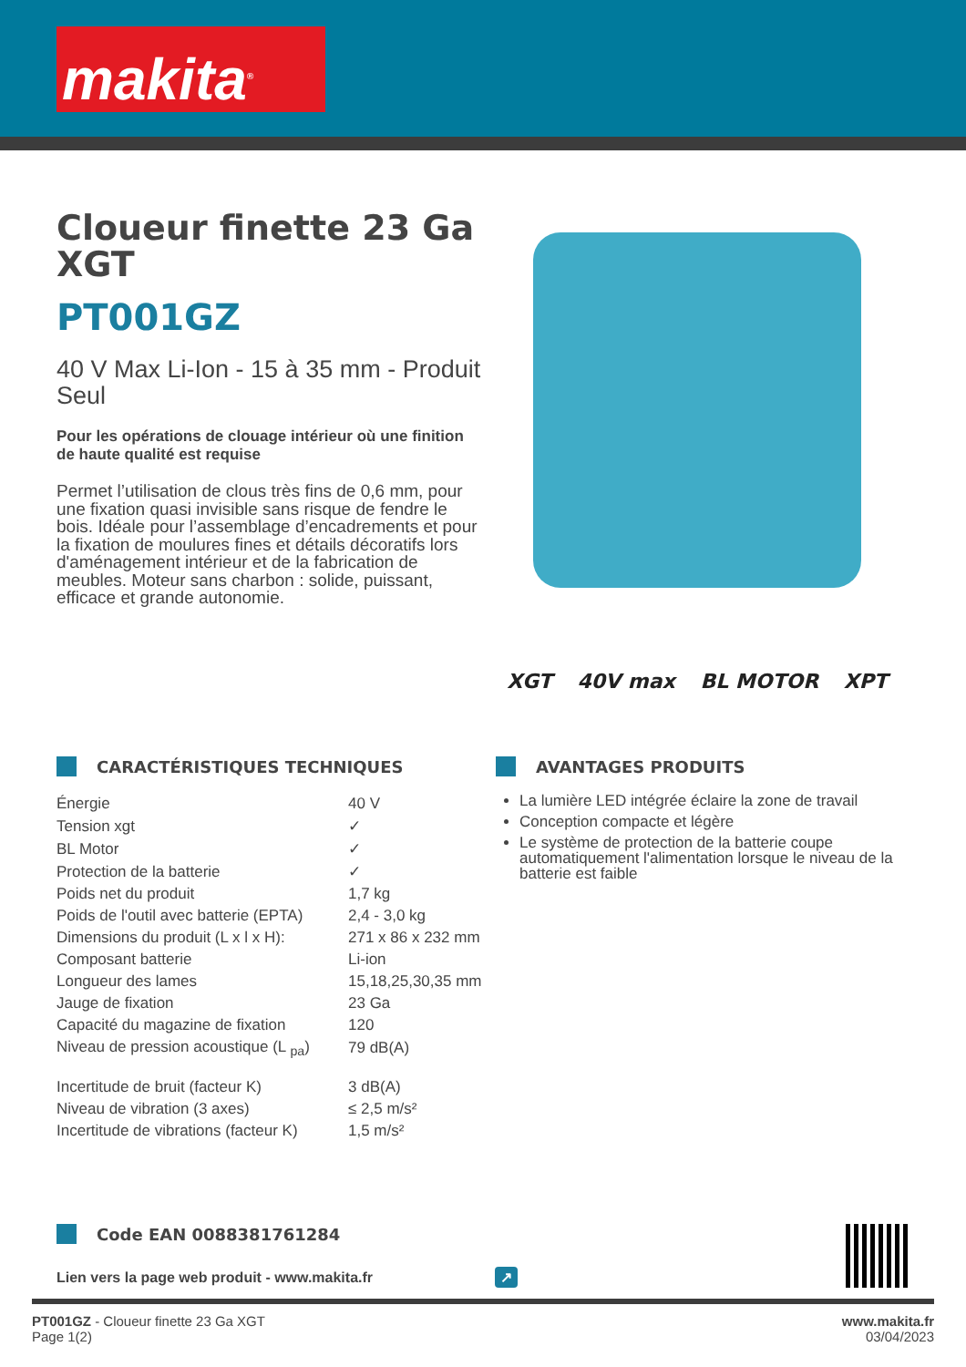makita<sup>®</sup>
Cloueur finette 23 Ga XGT
PT001GZ
40 V Max Li-Ion - 15 à 35 mm - Produit Seul
Pour les opérations de clouage intérieur où une finition de haute qualité est requise
Permet l’utilisation de clous très fins de 0,6 mm, pour une fixation quasi invisible sans risque de fendre le bois. Idéale pour l’assemblage d’encadrements et pour la fixation de moulures fines et détails décoratifs lors d'aménagement intérieur et de la fabrication de meubles. Moteur sans charbon : solide, puissant, efficace et grande autonomie.
XGT 40V max BL MOTOR XPT
CARACTÉRISTIQUES TECHNIQUES
| Énergie | 40 V |
| Tension xgt | ✓ |
| BL Motor | ✓ |
| Protection de la batterie | ✓ |
| Poids net du produit | 1,7 kg |
| Poids de l'outil avec batterie (EPTA) | 2,4 - 3,0 kg |
| Dimensions du produit (L x l x H): | 271 x 86 x 232 mm |
| Composant batterie | Li-ion |
| Longueur des lames | 15,18,25,30,35 mm |
| Jauge de fixation | 23 Ga |
| Capacité du magazine de fixation | 120 |
| Niveau de pression acoustique (L <sub>pa</sub>) | 79 dB(A) |
| Incertitude de bruit (facteur K) | 3 dB(A) |
| Niveau de vibration (3 axes) | ≤ 2,5 m/s² |
| Incertitude de vibrations (facteur K) | 1,5 m/s² |
AVANTAGES PRODUITS
La lumière LED intégrée éclaire la zone de travail
Conception compacte et légère
Le système de protection de la batterie coupe automatiquement l'alimentation lorsque le niveau de la batterie est faible
Code EAN 0088381761284
Lien vers la page web produit - www.makita.fr ↗
PT001GZ - Cloueur finette 23 Ga XGT
Page 1(2)
www.makita.fr
03/04/2023